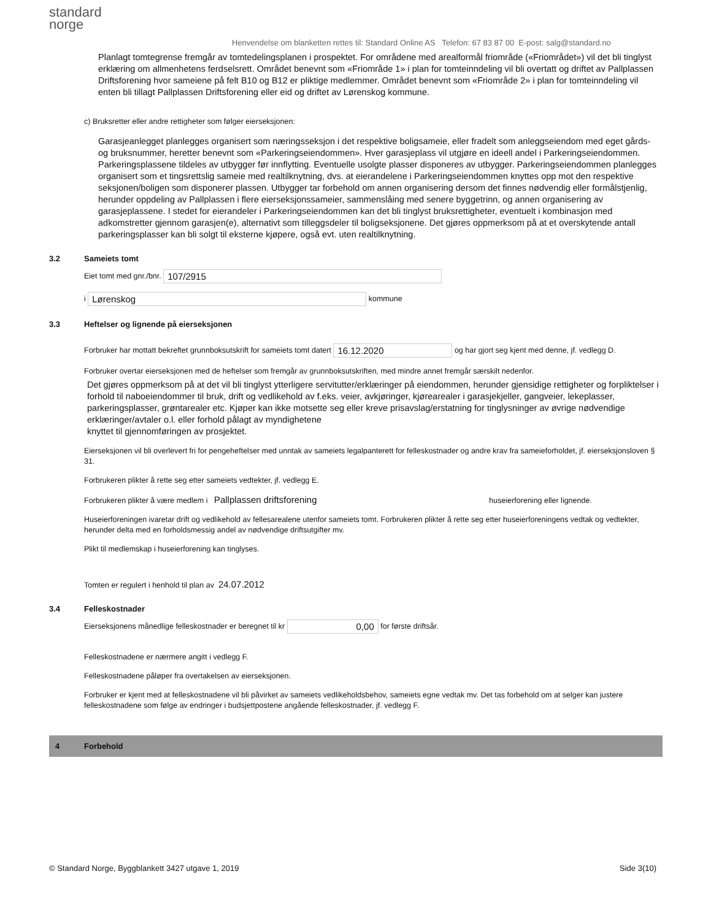standard
norge
Henvendelse om blanketten rettes til: Standard Online AS Telefon: 67 83 87 00 E-post: salg@standard.no
Planlagt tomtegrense fremgår av tomtedelingsplanen i prospektet. For områdene med arealformål friområde («Friområdet») vil det bli tinglyst erklæring om allmenhetens ferdselsrett. Området benevnt som «Friområde 1» i plan for tomteinndeling vil bli overtatt og driftet av Pallplassen Driftsforening hvor sameiene på felt B10 og B12 er pliktige medlemmer. Området benevnt som «Friområde 2» i plan for tomteinndeling vil enten bli tillagt Pallplassen Driftsforening eller eid og driftet av Lørenskog kommune.
c) Bruksretter eller andre rettigheter som følger eierseksjonen:
Garasjeanlegget planlegges organisert som næringsseksjon i det respektive boligsameie, eller fradelt som anleggseiendom med eget gårds- og bruksnummer, heretter benevnt som «Parkeringseiendommen». Hver garasjeplass vil utgjøre en ideell andel i Parkeringseiendommen. Parkeringsplassene tildeles av utbygger før innflytting. Eventuelle usolgte plasser disponeres av utbygger. Parkeringseiendommen planlegges organisert som et tingsrettslig sameie med realtilknytning, dvs. at eierandelene i Parkeringseiendommen knyttes opp mot den respektive seksjonen/boligen som disponerer plassen. Utbygger tar forbehold om annen organisering dersom det finnes nødvendig eller formålstjenlig, herunder oppdeling av Pallplassen i flere eierseksjonssameier, sammenslåing med senere byggetrinn, og annen organisering av garasjeplassene. I stedet for eierandeler i Parkeringseiendommen kan det bli tinglyst bruksrettigheter, eventuelt i kombinasjon med adkomstretter gjennom garasjen(e), alternativt som tilleggsdeler til boligseksjonene. Det gjøres oppmerksom på at et overskytende antall parkeringsplasser kan bli solgt til eksterne kjøpere, også evt. uten realtilknytning.
3.2 Sameiets tomt
Eiet tomt med gnr./bnr. 107/2915
i Lørenskog kommune
3.3 Heftelser og lignende på eierseksjonen
Forbruker har mottatt bekreftet grunnboksutskrift for sameiets tomt datert 16.12.2020 og har gjort seg kjent med denne, jf. vedlegg D.
Forbruker overtar eierseksjonen med de heftelser som fremgår av grunnboksutskriften, med mindre annet fremgår særskilt nedenfor.
Det gjøres oppmerksom på at det vil bli tinglyst ytterligere servitutter/erklæringer på eiendommen, herunder gjensidige rettigheter og forpliktelser i forhold til naboeiendommer til bruk, drift og vedlikehold av f.eks. veier, avkjøringer, kjørearealer i garasjekjeller, gangveier, lekeplasser, parkeringsplasser, grøntarealer etc. Kjøper kan ikke motsette seg eller kreve prisavslag/erstatning for tinglysninger av øvrige nødvendige erklæringer/avtaler o.l. eller forhold pålagt av myndighetene
knyttet til gjennomføringen av prosjektet.
Eierseksjonen vil bli overlevert fri for pengeheftelser med unntak av sameiets legalpanterett for felleskostnader og andre krav fra sameieforholdet, jf. eierseksjonsloven § 31.
Forbrukeren plikter å rette seg etter sameiets vedtekter, jf. vedlegg E.
Forbrukeren plikter å være medlem i Pallplassen driftsforening huseierforening eller lignende.
Huseierforeningen ivaretar drift og vedlikehold av fellesarealene utenfor sameiets tomt. Forbrukeren plikter å rette seg etter huseierforeningens vedtak og vedtekter, herunder delta med en forholdsmessig andel av nødvendige driftsutgifter mv.
Plikt til medlemskap i huseierforening kan tinglyses.
Tomten er regulert i henhold til plan av 24.07.2012
3.4 Felleskostnader
Eierseksjonens månedlige felleskostnader er beregnet til kr 0,00 for første driftsår.
Felleskostnadene er nærmere angitt i vedlegg F.
Felleskostnadene påløper fra overtakelsen av eierseksjonen.
Forbruker er kjent med at felleskostnadene vil bli påvirket av sameiets vedlikeholdsbehov, sameiets egne vedtak mv. Det tas forbehold om at selger kan justere felleskostnadene som følge av endringer i budsjettpostene angående felleskostnader, jf. vedlegg F.
4 Forbehold
© Standard Norge, Byggblankett 3427 utgave 1, 2019 Side 3(10)